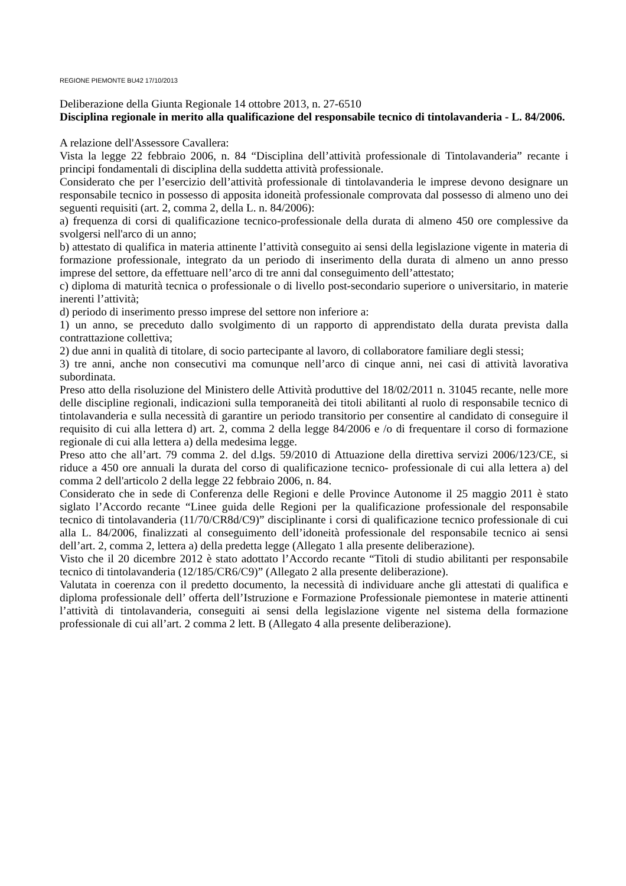REGIONE PIEMONTE BU42 17/10/2013
Deliberazione della Giunta Regionale 14 ottobre 2013, n. 27-6510
Disciplina regionale in merito alla qualificazione del responsabile tecnico di tintolavanderia - L. 84/2006.
A relazione dell'Assessore Cavallera:
Vista la legge 22 febbraio 2006, n. 84 “Disciplina dell’attività professionale di Tintolavanderia” recante i principi fondamentali di disciplina della suddetta attività professionale.
Considerato che per l’esercizio dell’attività professionale di tintolavanderia le imprese devono designare un responsabile tecnico in possesso di apposita idoneità professionale comprovata dal possesso di almeno uno dei seguenti requisiti (art. 2, comma 2, della L. n. 84/2006):
a) frequenza di corsi di qualificazione tecnico-professionale della durata di almeno 450 ore complessive da svolgersi nell'arco di un anno;
b) attestato di qualifica in materia attinente l’attività conseguito ai sensi della legislazione vigente in materia di formazione professionale, integrato da un periodo di inserimento della durata di almeno un anno presso imprese del settore, da effettuare nell’arco di tre anni dal conseguimento dell’attestato;
c) diploma di maturità tecnica o professionale o di livello post-secondario superiore o universitario, in materie inerenti l’attività;
d) periodo di inserimento presso imprese del settore non inferiore a:
1) un anno, se preceduto dallo svolgimento di un rapporto di apprendistato della durata prevista dalla contrattazione collettiva;
2) due anni in qualità di titolare, di socio partecipante al lavoro, di collaboratore familiare degli stessi;
3) tre anni, anche non consecutivi ma comunque nell’arco di cinque anni, nei casi di attività lavorativa subordinata.
Preso atto della risoluzione del Ministero delle Attività produttive del 18/02/2011 n. 31045 recante, nelle more delle discipline regionali, indicazioni sulla temporaneità dei titoli abilitanti al ruolo di responsabile tecnico di tintolavanderia e sulla necessità di garantire un periodo transitorio per consentire al candidato di conseguire il requisito di cui alla lettera d) art. 2, comma 2 della legge 84/2006 e /o di frequentare il corso di formazione regionale di cui alla lettera a) della medesima legge.
Preso atto che all’art. 79 comma 2. del d.lgs. 59/2010 di Attuazione della direttiva servizi 2006/123/CE, si riduce a 450 ore annuali la durata del corso di qualificazione tecnico- professionale di cui alla lettera a) del comma 2 dell'articolo 2 della legge 22 febbraio 2006, n. 84.
Considerato che in sede di Conferenza delle Regioni e delle Province Autonome il 25 maggio 2011 è stato siglato l’Accordo recante “Linee guida delle Regioni per la qualificazione professionale del responsabile tecnico di tintolavanderia (11/70/CR8d/C9)” disciplinante i corsi di qualificazione tecnico professionale di cui alla L. 84/2006, finalizzati al conseguimento dell’idoneità professionale del responsabile tecnico ai sensi dell’art. 2, comma 2, lettera a) della predetta legge (Allegato 1 alla presente deliberazione).
Visto che il 20 dicembre 2012 è stato adottato l’Accordo recante “Titoli di studio abilitanti per responsabile tecnico di tintolavanderia (12/185/CR6/C9)” (Allegato 2 alla presente deliberazione).
Valutata in coerenza con il predetto documento, la necessità di individuare anche gli attestati di qualifica e diploma professionale dell’ offerta dell’Istruzione e Formazione Professionale piemontese in materie attinenti l’attività di tintolavanderia, conseguiti ai sensi della legislazione vigente nel sistema della formazione professionale di cui all’art. 2 comma 2 lett. B (Allegato 4 alla presente deliberazione).